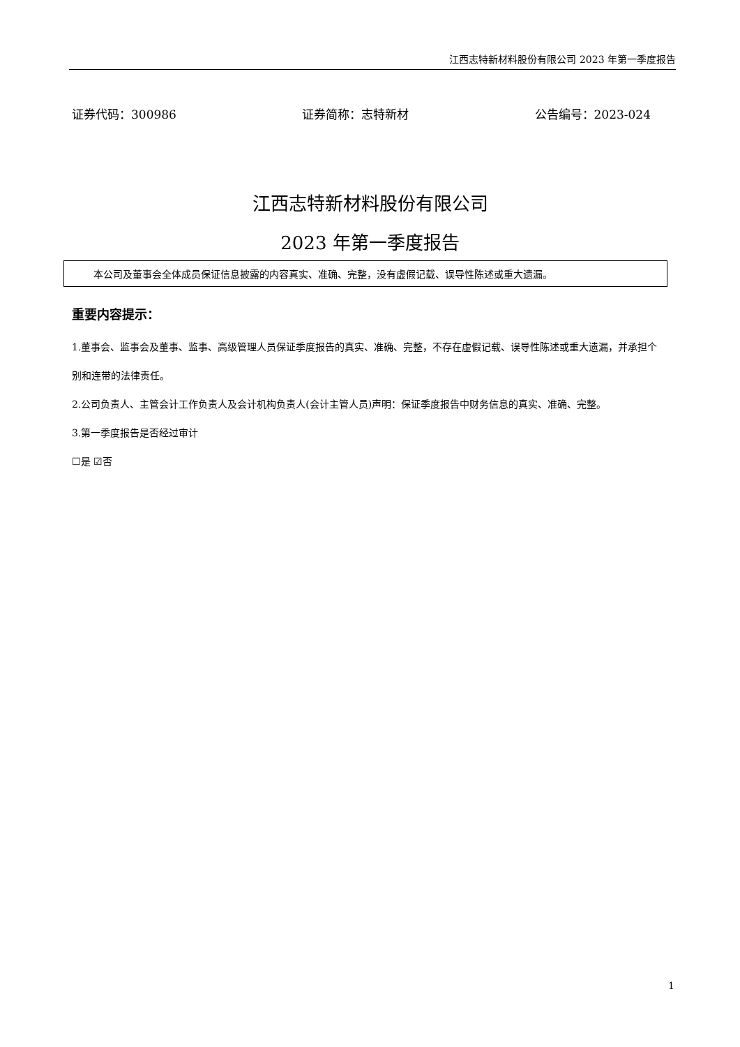江西志特新材料股份有限公司 2023 年第一季度报告
证券代码：300986 证券简称：志特新材 公告编号：2023-024
江西志特新材料股份有限公司
2023 年第一季度报告
本公司及董事会全体成员保证信息披露的内容真实、准确、完整，没有虚假记载、误导性陈述或重大遗漏。
重要内容提示：
1.董事会、监事会及董事、监事、高级管理人员保证季度报告的真实、准确、完整，不存在虚假记载、误导性陈述或重大遗漏，并承担个别和连带的法律责任。
2.公司负责人、主管会计工作负责人及会计机构负责人(会计主管人员)声明：保证季度报告中财务信息的真实、准确、完整。
3.第一季度报告是否经过审计
☐是 ☑否
1